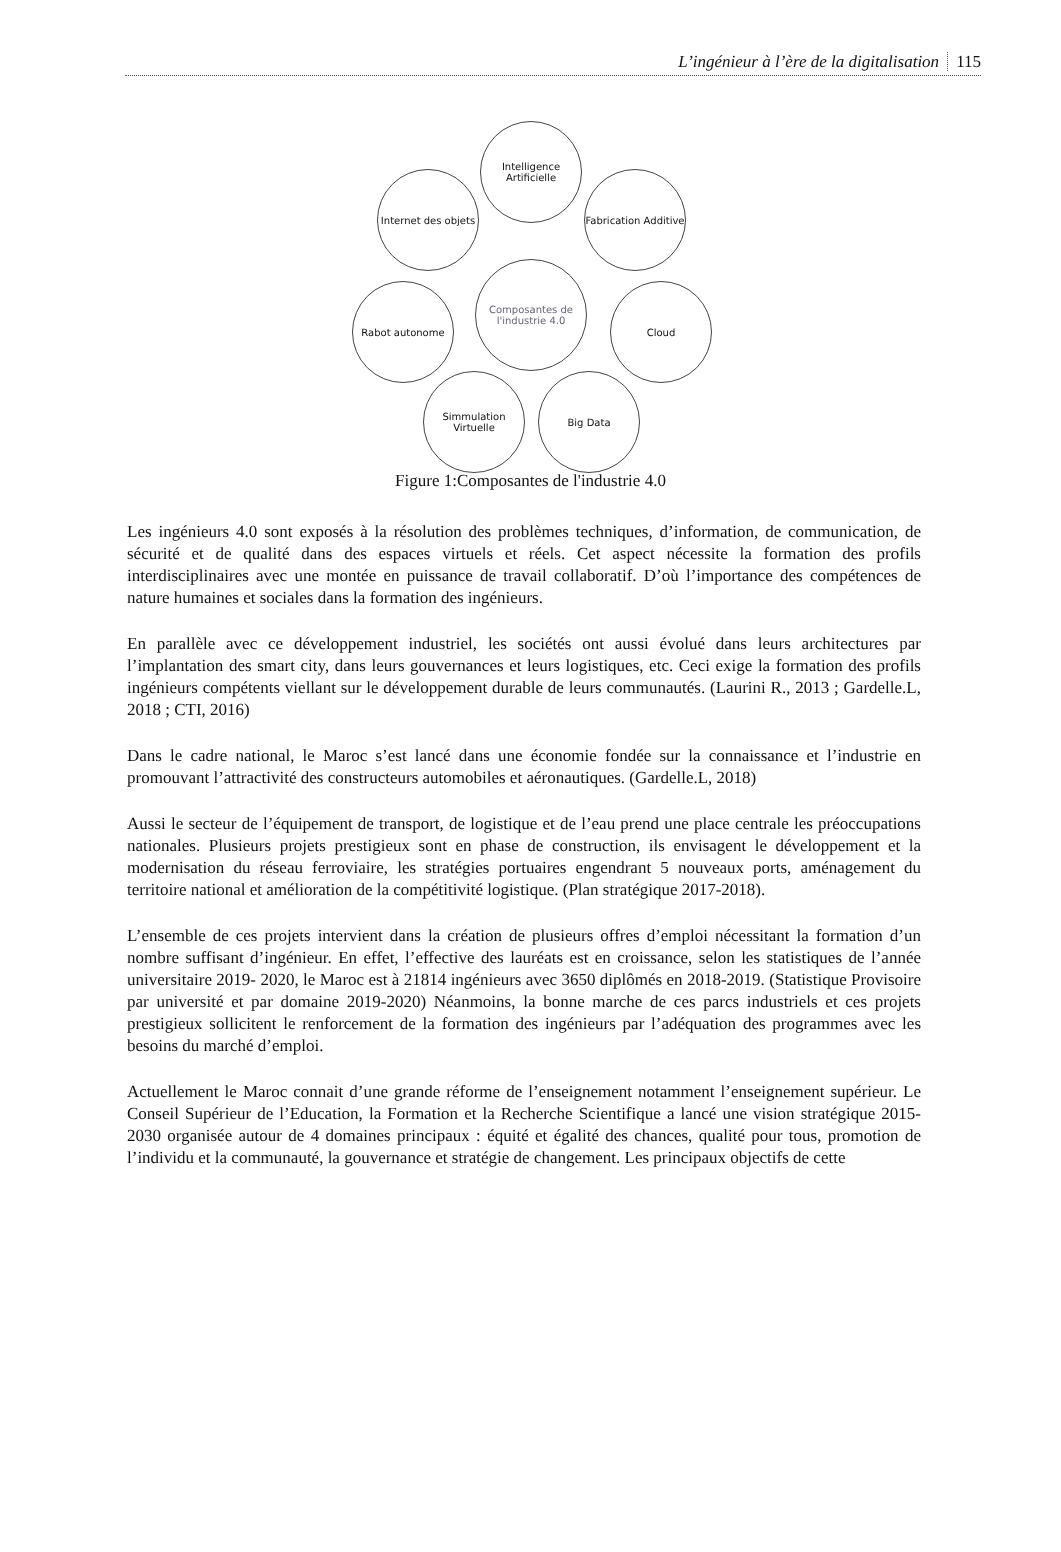L’ingénieur à l’ère de la digitalisation 115
Intelligence Artificielle
Internet des objets
Fabrication Additive
Composantes de l'industrie 4.0
Rabot autonome Cloud
Simmulation Virtuelle
Big Data
Figure 1:Composantes de l'industrie 4.0
Les ingénieurs 4.0 sont exposés à la résolution des problèmes techniques, d’information, de communication, de sécurité et de qualité dans des espaces virtuels et réels. Cet aspect nécessite la formation des profils interdisciplinaires avec une montée en puissance de travail collaboratif. D’où l’importance des compétences de nature humaines et sociales dans la formation des ingénieurs.
En parallèle avec ce développement industriel, les sociétés ont aussi évolué dans leurs architectures par l’implantation des smart city, dans leurs gouvernances et leurs logistiques, etc. Ceci exige la formation des profils ingénieurs compétents viellant sur le développement durable de leurs communautés. (Laurini R., 2013 ; Gardelle.L, 2018 ; CTI, 2016)
Dans le cadre national, le Maroc s’est lancé dans une économie fondée sur la connaissance et l’industrie en promouvant l’attractivité des constructeurs automobiles et aéronautiques. (Gardelle.L, 2018)
Aussi le secteur de l’équipement de transport, de logistique et de l’eau prend une place centrale les préoccupations nationales. Plusieurs projets prestigieux sont en phase de construction, ils envisagent le développement et la modernisation du réseau ferroviaire, les stratégies portuaires engendrant 5 nouveaux ports, aménagement du territoire national et amélioration de la compétitivité logistique. (Plan stratégique 2017-2018).
L’ensemble de ces projets intervient dans la création de plusieurs offres d’emploi nécessitant la formation d’un nombre suffisant d’ingénieur. En effet, l’effective des lauréats est en croissance, selon les statistiques de l’année universitaire 2019- 2020, le Maroc est à 21814 ingénieurs avec 3650 diplômés en 2018-2019. (Statistique Provisoire par université et par domaine 2019-2020) Néanmoins, la bonne marche de ces parcs industriels et ces projets prestigieux sollicitent le renforcement de la formation des ingénieurs par l’adéquation des programmes avec les besoins du marché d’emploi.
Actuellement le Maroc connait d’une grande réforme de l’enseignement notamment l’enseignement supérieur. Le Conseil Supérieur de l’Education, la Formation et la Recherche Scientifique a lancé une vision stratégique 2015-2030 organisée autour de 4 domaines principaux : équité et égalité des chances, qualité pour tous, promotion de l’individu et la communauté, la gouvernance et stratégie de changement. Les principaux objectifs de cette